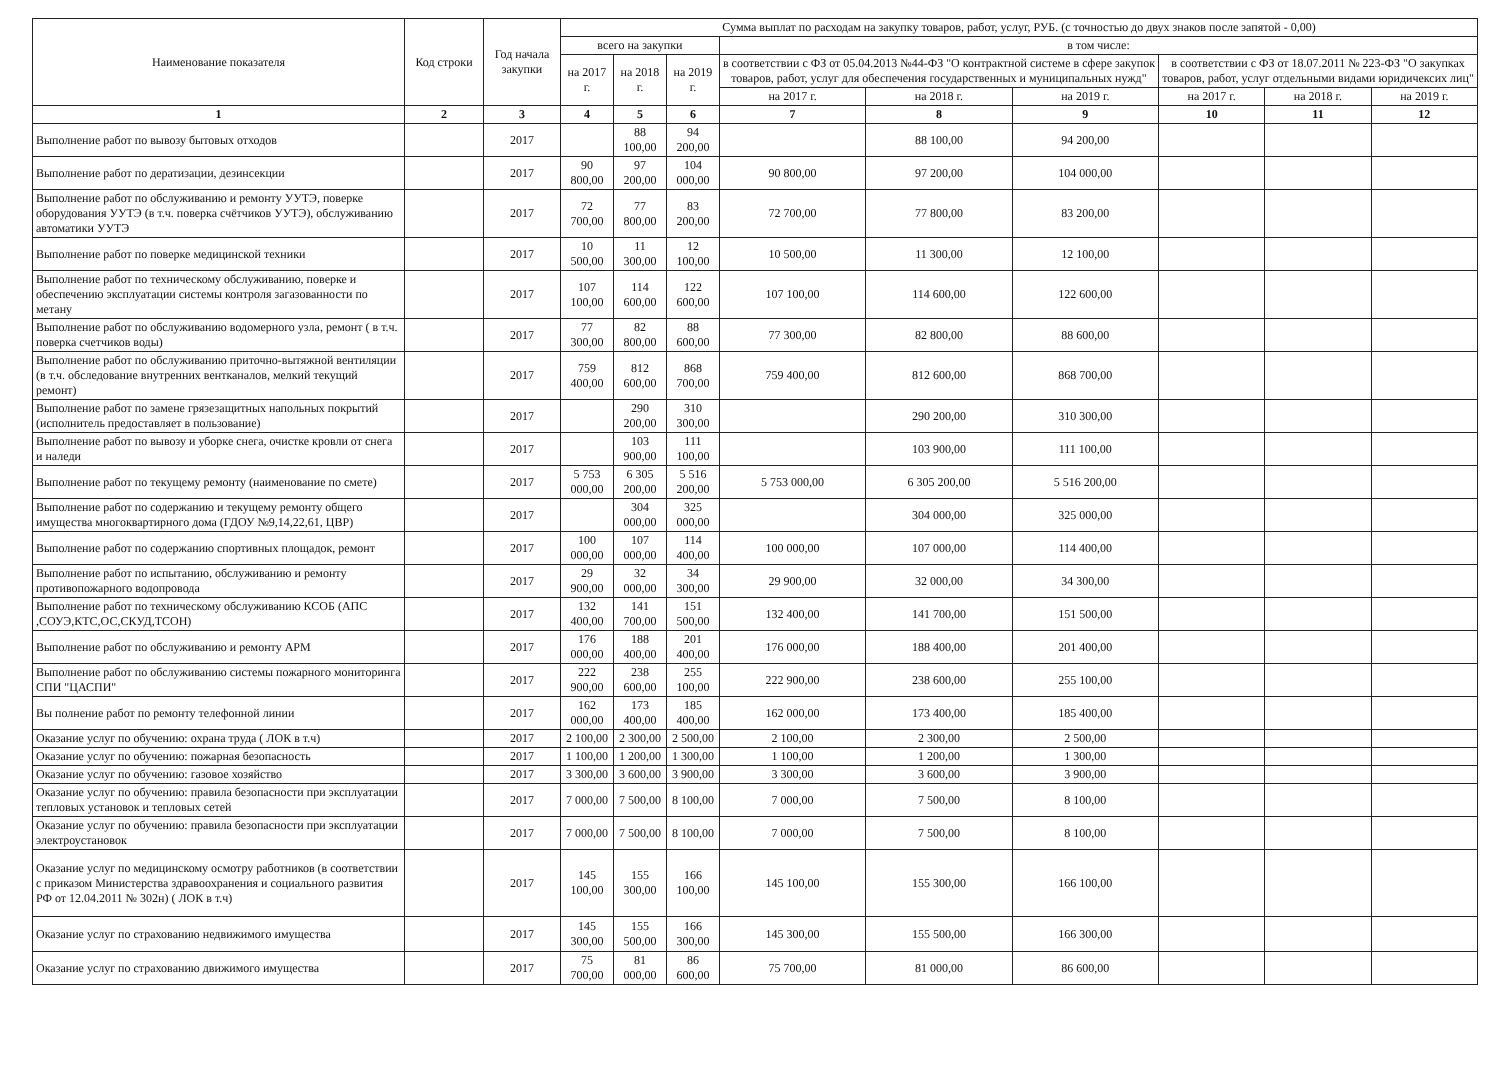| Наименование показателя | Код строки | Год начала закупки | Сумма выплат по расходам на закупку товаров, работ, услуг, РУБ. (с точностью до двух знаков после запятой - 0,00) | | | | | | | | |
| --- | --- | --- | --- | --- | --- | --- | --- | --- | --- | --- | --- |
| | | | всего на закупки | | | в том числе: | | | | | |
| | | | на 2017 г. | на 2018 г. | на 2019 г. | в соответствии с ФЗ от 05.04.2013 №44-ФЗ "О контрактной системе в сфере закупок товаров, работ, услуг для обеспечения государственных и муниципальных нужд" | | | в соответствии с ФЗ от 18.07.2011 № 223-ФЗ "О закупках товаров, работ, услуг отдельными видами юридичексих лиц" | | |
| | | | | | | на 2017 г. | на 2018 г. | на 2019 г. | на 2017 г. | на 2018 г. | на 2019 г. |
| 1 | 2 | 3 | 4 | 5 | 6 | 7 | 8 | 9 | 10 | 11 | 12 |
| Выполнение работ по вывозу бытовых отходов | | 2017 | | 88 100,00 | 94 200,00 | | 88 100,00 | 94 200,00 | | | |
| Выполнение работ по дератизации, дезинсекции | | 2017 | 90 800,00 | 97 200,00 | 104 000,00 | 90 800,00 | 97 200,00 | 104 000,00 | | | |
| Выполнение работ по обслуживанию и ремонту УУТЭ, поверке оборудования УУТЭ (в т.ч. поверка счётчиков УУТЭ), обслуживанию автоматики УУТЭ | | 2017 | 72 700,00 | 77 800,00 | 83 200,00 | 72 700,00 | 77 800,00 | 83 200,00 | | | |
| Выполнение работ по поверке медицинской техники | | 2017 | 10 500,00 | 11 300,00 | 12 100,00 | 10 500,00 | 11 300,00 | 12 100,00 | | | |
| Выполнение работ по техническому обслуживанию, поверке и обеспечению эксплуатации системы контроля загазованности по метану | | 2017 | 107 100,00 | 114 600,00 | 122 600,00 | 107 100,00 | 114 600,00 | 122 600,00 | | | |
| Выполнение работ по обслуживанию водомерного узла, ремонт ( в т.ч. поверка счетчиков воды) | | 2017 | 77 300,00 | 82 800,00 | 88 600,00 | 77 300,00 | 82 800,00 | 88 600,00 | | | |
| Выполнение работ по обслуживанию приточно-вытяжной вентиляции (в т.ч. обследование внутренних вентканалов, мелкий текущий ремонт) | | 2017 | 759 400,00 | 812 600,00 | 868 700,00 | 759 400,00 | 812 600,00 | 868 700,00 | | | |
| Выполнение работ по замене грязезащитных напольных покрытий (исполнитель предоставляет в пользование) | | 2017 | | 290 200,00 | 310 300,00 | | 290 200,00 | 310 300,00 | | | |
| Выполнение работ по вывозу и уборке снега, очистке кровли от снега и наледи | | 2017 | | 103 900,00 | 111 100,00 | | 103 900,00 | 111 100,00 | | | |
| Выполнение работ по текущему ремонту (наименование по смете) | | 2017 | 5 753 000,00 | 6 305 200,00 | 5 516 200,00 | 5 753 000,00 | 6 305 200,00 | 5 516 200,00 | | | |
| Выполнение работ по содержанию и текущему ремонту общего имущества многоквартирного дома (ГДОУ №9,14,22,61, ЦВР) | | 2017 | | 304 000,00 | 325 000,00 | | 304 000,00 | 325 000,00 | | | |
| Выполнение работ по содержанию спортивных площадок, ремонт | | 2017 | 100 000,00 | 107 000,00 | 114 400,00 | 100 000,00 | 107 000,00 | 114 400,00 | | | |
| Выполнение работ по испытанию, обслуживанию и ремонту противопожарного водопровода | | 2017 | 29 900,00 | 32 000,00 | 34 300,00 | 29 900,00 | 32 000,00 | 34 300,00 | | | |
| Выполнение работ по техническому обслуживанию КСОБ (АПС ,СОУЭ,КТС,ОС,СКУД,ТСОН) | | 2017 | 132 400,00 | 141 700,00 | 151 500,00 | 132 400,00 | 141 700,00 | 151 500,00 | | | |
| Выполнение работ по обслуживанию и ремонту АРМ | | 2017 | 176 000,00 | 188 400,00 | 201 400,00 | 176 000,00 | 188 400,00 | 201 400,00 | | | |
| Выполнение работ по обслуживанию системы пожарного мониторинга СПИ "ЦАСПИ" | | 2017 | 222 900,00 | 238 600,00 | 255 100,00 | 222 900,00 | 238 600,00 | 255 100,00 | | | |
| Вы полнение работ по ремонту телефонной линии | | 2017 | 162 000,00 | 173 400,00 | 185 400,00 | 162 000,00 | 173 400,00 | 185 400,00 | | | |
| Оказание услуг по обучению: охрана труда ( ЛОК в т.ч) | | 2017 | 2 100,00 | 2 300,00 | 2 500,00 | 2 100,00 | 2 300,00 | 2 500,00 | | | |
| Оказание услуг по обучению: пожарная безопасность | | 2017 | 1 100,00 | 1 200,00 | 1 300,00 | 1 100,00 | 1 200,00 | 1 300,00 | | | |
| Оказание услуг по обучению: газовое хозяйство | | 2017 | 3 300,00 | 3 600,00 | 3 900,00 | 3 300,00 | 3 600,00 | 3 900,00 | | | |
| Оказание услуг по обучению: правила безопасности при эксплуатации тепловых установок и тепловых сетей | | 2017 | 7 000,00 | 7 500,00 | 8 100,00 | 7 000,00 | 7 500,00 | 8 100,00 | | | |
| Оказание услуг по обучению: правила безопасности при эксплуатации электроустановок | | 2017 | 7 000,00 | 7 500,00 | 8 100,00 | 7 000,00 | 7 500,00 | 8 100,00 | | | |
| Оказание услуг по медицинскому осмотру работников (в соответствии с приказом Министерства здравоохранения и социального развития РФ от 12.04.2011 № 302н) ( ЛОК в т.ч) | | 2017 | 145 100,00 | 155 300,00 | 166 100,00 | 145 100,00 | 155 300,00 | 166 100,00 | | | |
| Оказание услуг по страхованию недвижимого имущества | | 2017 | 145 300,00 | 155 500,00 | 166 300,00 | 145 300,00 | 155 500,00 | 166 300,00 | | | |
| Оказание услуг по страхованию движимого имущества | | 2017 | 75 700,00 | 81 000,00 | 86 600,00 | 75 700,00 | 81 000,00 | 86 600,00 | | | |